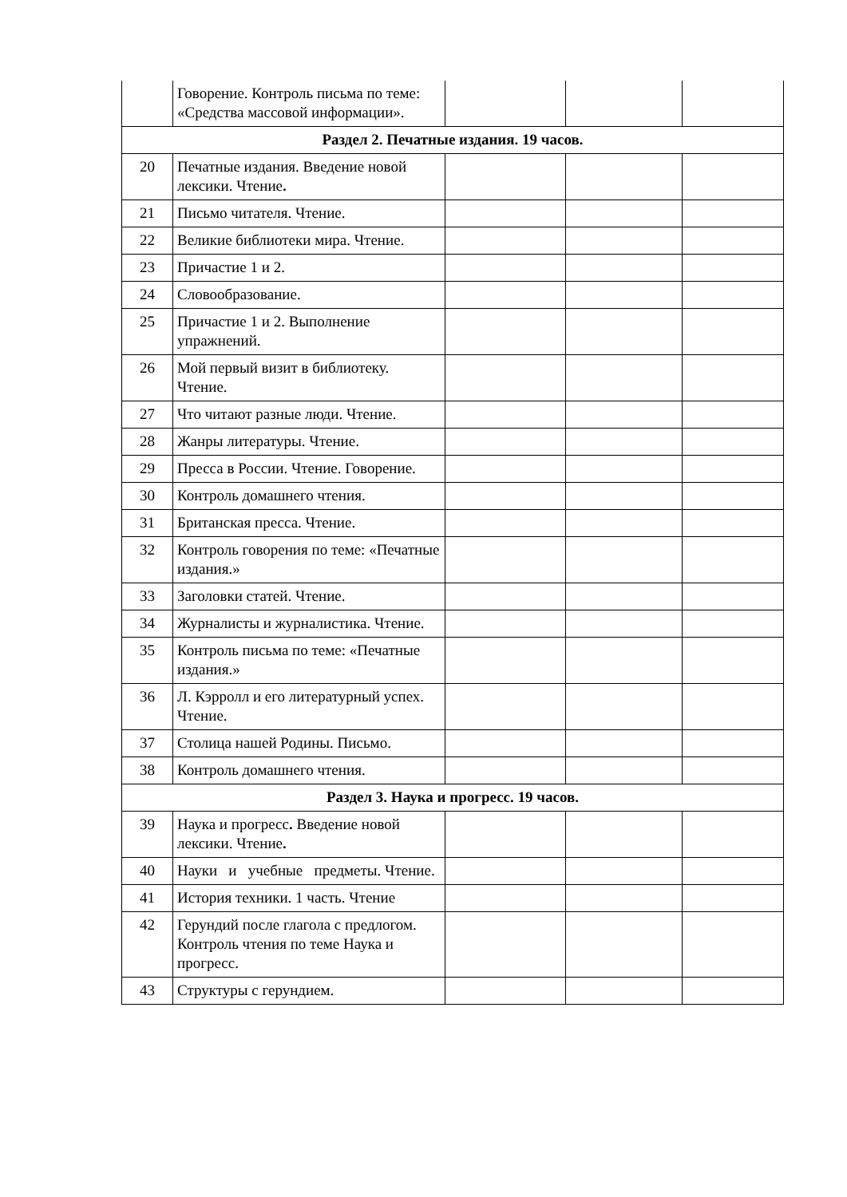| | Говорение. Контроль письма по теме: «Средства массовой информации». | | | |
| Раздел 2. Печатные издания. 19 часов. | | | | |
| 20 | Печатные издания. Введение новой лексики. Чтение . | | | |
| 21 | Письмо читателя. Чтение. | | | |
| 22 | Великие библиотеки мира. Чтение. | | | |
| 23 | Причастие 1 и 2. | | | |
| 24 | Словообразование. | | | |
| 25 | Причастие 1 и 2. Выполнение упражнений. | | | |
| 26 | Мой первый визит в библиотеку. Чтение. | | | |
| 27 | Что читают разные люди. Чтение. | | | |
| 28 | Жанры литературы. Чтение. | | | |
| 29 | Пресса в России. Чтение. Говорение. | | | |
| 30 | Контроль домашнего чтения. | | | |
| 31 | Британская пресса. Чтение. | | | |
| 32 | Контроль говорения по теме: «Печатные издания.» | | | |
| 33 | Заголовки статей. Чтение. | | | |
| 34 | Журналисты и журналистика. Чтение. | | | |
| 35 | Контроль письма по теме: «Печатные издания.» | | | |
| 36 | Л. Кэрролл и его литературный успех. Чтение. | | | |
| 37 | Столица нашей Родины. Письмо. | | | |
| 38 | Контроль домашнего чтения. | | | |
| Раздел 3. Наука и прогресс. 19 часов. | | | | |
| 39 | Наука и прогресс . Введение новой лексики. Чтение . | | | |
| 40 | Науки и учебные предметы. Чтение. | | | |
| 41 | История техники. 1 часть. Чтение | | | |
| 42 | Герундий после глагола с предлогом. Контроль чтения по теме Наука и прогресс. | | | |
| 43 | Структуры с герундием. | | | |